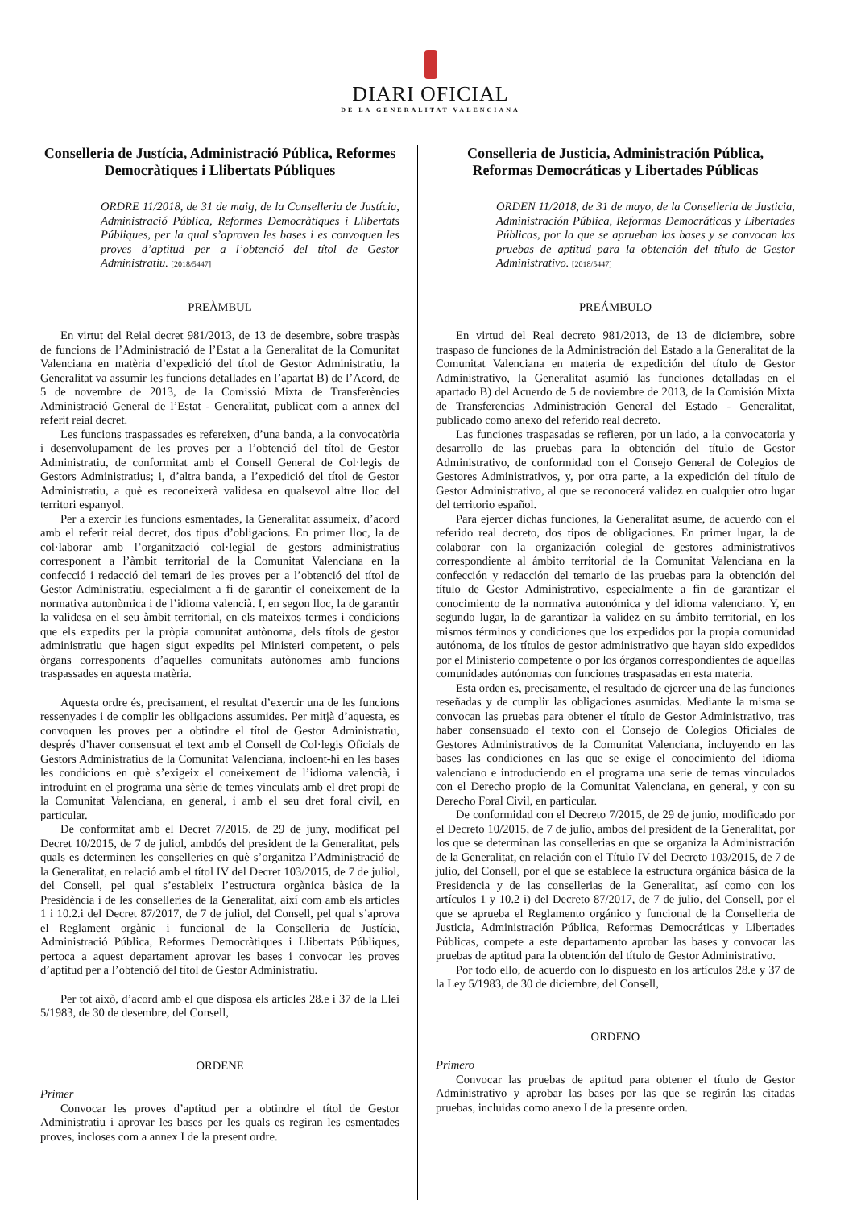DIARI OFICIAL
DE LA GENERALITAT VALENCIANA
Conselleria de Justícia, Administració Pública, Reformes Democràtiques i Llibertats Públiques
ORDRE 11/2018, de 31 de maig, de la Conselleria de Justícia, Administració Pública, Reformes Democràtiques i Llibertats Públiques, per la qual s’aproven les bases i es convoquen les proves d’aptitud per a l’obtenció del títol de Gestor Administratiu. [2018/5447]
PREÀMBUL
En virtut del Reial decret 981/2013, de 13 de desembre, sobre traspàs de funcions de l’Administració de l’Estat a la Generalitat de la Comunitat Valenciana en matèria d’expedició del títol de Gestor Administratiu, la Generalitat va assumir les funcions detallades en l’apartat B) de l’Acord, de 5 de novembre de 2013, de la Comissió Mixta de Transferències Administració General de l’Estat - Generalitat, publicat com a annex del referit reial decret.
Les funcions traspassades es refereixen, d’una banda, a la convocatòria i desenvolupament de les proves per a l’obtenció del títol de Gestor Administratiu, de conformitat amb el Consell General de Col·legis de Gestors Administratius; i, d’altra banda, a l’expedició del títol de Gestor Administratiu, a què es reconeixerà validesa en qualsevol altre lloc del territori espanyol.
Per a exercir les funcions esmentades, la Generalitat assumeix, d’acord amb el referit reial decret, dos tipus d’obligacions. En primer lloc, la de col·laborar amb l’organització col·legial de gestors administratius corresponent a l’àmbit territorial de la Comunitat Valenciana en la confecció i redacció del temari de les proves per a l’obtenció del títol de Gestor Administratiu, especialment a fi de garantir el coneixement de la normativa autonòmica i de l’idioma valencià. I, en segon lloc, la de garantir la validesa en el seu àmbit territorial, en els mateixos termes i condicions que els expedits per la pròpia comunitat autònoma, dels títols de gestor administratiu que hagen sigut expedits pel Ministeri competent, o pels òrgans corresponents d’aquelles comunitats autònomes amb funcions traspassades en aquesta matèria.
Aquesta ordre és, precisament, el resultat d’exercir una de les funcions ressenyades i de complir les obligacions assumides. Per mitjà d’aquesta, es convoquen les proves per a obtindre el títol de Gestor Administratiu, després d’haver consensuat el text amb el Consell de Col·legis Oficials de Gestors Administratius de la Comunitat Valenciana, incloent-hi en les bases les condicions en què s’exigeix el coneixement de l’idioma valencià, i introduint en el programa una sèrie de temes vinculats amb el dret propi de la Comunitat Valenciana, en general, i amb el seu dret foral civil, en particular.
De conformitat amb el Decret 7/2015, de 29 de juny, modificat pel Decret 10/2015, de 7 de juliol, ambdós del president de la Generalitat, pels quals es determinen les conselleries en què s’organitza l’Administració de la Generalitat, en relació amb el títol IV del Decret 103/2015, de 7 de juliol, del Consell, pel qual s’estableix l’estructura orgànica bàsica de la Presidència i de les conselleries de la Generalitat, així com amb els articles 1 i 10.2.i del Decret 87/2017, de 7 de juliol, del Consell, pel qual s’aprova el Reglament orgànic i funcional de la Conselleria de Justícia, Administració Pública, Reformes Democràtiques i Llibertats Públiques, pertoca a aquest departament aprovar les bases i convocar les proves d’aptitud per a l’obtenció del títol de Gestor Administratiu.
Per tot això, d’acord amb el que disposa els articles 28.e i 37 de la Llei 5/1983, de 30 de desembre, del Consell,
ORDENE
Primer
Convocar les proves d’aptitud per a obtindre el títol de Gestor Administratiu i aprovar les bases per les quals es regiran les esmentades proves, incloses com a annex I de la present ordre.
Conselleria de Justicia, Administración Pública, Reformas Democráticas y Libertades Públicas
ORDEN 11/2018, de 31 de mayo, de la Conselleria de Justicia, Administración Pública, Reformas Democráticas y Libertades Públicas, por la que se aprueban las bases y se convocan las pruebas de aptitud para la obtención del título de Gestor Administrativo. [2018/5447]
PREÁMBULO
En virtud del Real decreto 981/2013, de 13 de diciembre, sobre traspaso de funciones de la Administración del Estado a la Generalitat de la Comunitat Valenciana en materia de expedición del título de Gestor Administrativo, la Generalitat asumió las funciones detalladas en el apartado B) del Acuerdo de 5 de noviembre de 2013, de la Comisión Mixta de Transferencias Administración General del Estado - Generalitat, publicado como anexo del referido real decreto.
Las funciones traspasadas se refieren, por un lado, a la convocatoria y desarrollo de las pruebas para la obtención del título de Gestor Administrativo, de conformidad con el Consejo General de Colegios de Gestores Administrativos, y, por otra parte, a la expedición del título de Gestor Administrativo, al que se reconocerá validez en cualquier otro lugar del territorio español.
Para ejercer dichas funciones, la Generalitat asume, de acuerdo con el referido real decreto, dos tipos de obligaciones. En primer lugar, la de colaborar con la organización colegial de gestores administrativos correspondiente al ámbito territorial de la Comunitat Valenciana en la confección y redacción del temario de las pruebas para la obtención del título de Gestor Administrativo, especialmente a fin de garantizar el conocimiento de la normativa autonómica y del idioma valenciano. Y, en segundo lugar, la de garantizar la validez en su ámbito territorial, en los mismos términos y condiciones que los expedidos por la propia comunidad autónoma, de los títulos de gestor administrativo que hayan sido expedidos por el Ministerio competente o por los órganos correspondientes de aquellas comunidades autónomas con funciones traspasadas en esta materia.
Esta orden es, precisamente, el resultado de ejercer una de las funciones reseñadas y de cumplir las obligaciones asumidas. Mediante la misma se convocan las pruebas para obtener el título de Gestor Administrativo, tras haber consensuado el texto con el Consejo de Colegios Oficiales de Gestores Administrativos de la Comunitat Valenciana, incluyendo en las bases las condiciones en las que se exige el conocimiento del idioma valenciano e introduciendo en el programa una serie de temas vinculados con el Derecho propio de la Comunitat Valenciana, en general, y con su Derecho Foral Civil, en particular.
De conformidad con el Decreto 7/2015, de 29 de junio, modificado por el Decreto 10/2015, de 7 de julio, ambos del president de la Generalitat, por los que se determinan las consellerias en que se organiza la Administración de la Generalitat, en relación con el Título IV del Decreto 103/2015, de 7 de julio, del Consell, por el que se establece la estructura orgánica básica de la Presidencia y de las consellerias de la Generalitat, así como con los artículos 1 y 10.2 i) del Decreto 87/2017, de 7 de julio, del Consell, por el que se aprueba el Reglamento orgánico y funcional de la Conselleria de Justicia, Administración Pública, Reformas Democráticas y Libertades Públicas, compete a este departamento aprobar las bases y convocar las pruebas de aptitud para la obtención del título de Gestor Administrativo.
Por todo ello, de acuerdo con lo dispuesto en los artículos 28.e y 37 de la Ley 5/1983, de 30 de diciembre, del Consell,
ORDENO
Primero
Convocar las pruebas de aptitud para obtener el título de Gestor Administrativo y aprobar las bases por las que se regirán las citadas pruebas, incluidas como anexo I de la presente orden.